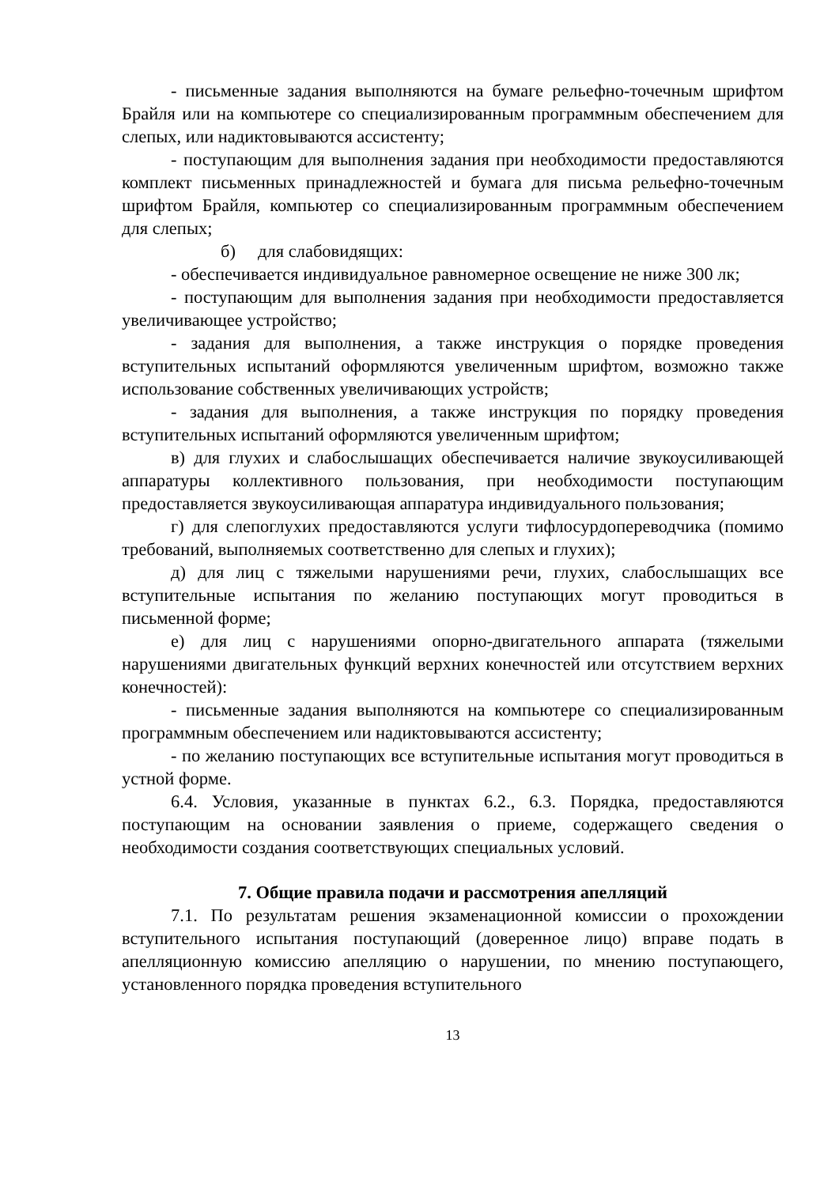- письменные задания выполняются на бумаге рельефно-точечным шрифтом Брайля или на компьютере со специализированным программным обеспечением для слепых, или надиктовываются ассистенту;
- поступающим для выполнения задания при необходимости предоставляются комплект письменных принадлежностей и бумага для письма рельефно-точечным шрифтом Брайля, компьютер со специализированным программным обеспечением для слепых;
б) для слабовидящих:
- обеспечивается индивидуальное равномерное освещение не ниже 300 лк;
- поступающим для выполнения задания при необходимости предоставляется увеличивающее устройство;
- задания для выполнения, а также инструкция о порядке проведения вступительных испытаний оформляются увеличенным шрифтом, возможно также использование собственных увеличивающих устройств;
- задания для выполнения, а также инструкция по порядку проведения вступительных испытаний оформляются увеличенным шрифтом;
в) для глухих и слабослышащих обеспечивается наличие звукоусиливающей аппаратуры коллективного пользования, при необходимости поступающим предоставляется звукоусиливающая аппаратура индивидуального пользования;
г) для слепоглухих предоставляются услуги тифлосурдопереводчика (помимо требований, выполняемых соответственно для слепых и глухих);
д) для лиц с тяжелыми нарушениями речи, глухих, слабослышащих все вступительные испытания по желанию поступающих могут проводиться в письменной форме;
е) для лиц с нарушениями опорно-двигательного аппарата (тяжелыми нарушениями двигательных функций верхних конечностей или отсутствием верхних конечностей):
- письменные задания выполняются на компьютере со специализированным программным обеспечением или надиктовываются ассистенту;
- по желанию поступающих все вступительные испытания могут проводиться в устной форме.
6.4. Условия, указанные в пунктах 6.2., 6.3. Порядка, предоставляются поступающим на основании заявления о приеме, содержащего сведения о необходимости создания соответствующих специальных условий.
7. Общие правила подачи и рассмотрения апелляций
7.1. По результатам решения экзаменационной комиссии о прохождении вступительного испытания поступающий (доверенное лицо) вправе подать в апелляционную комиссию апелляцию о нарушении, по мнению поступающего, установленного порядка проведения вступительного
13